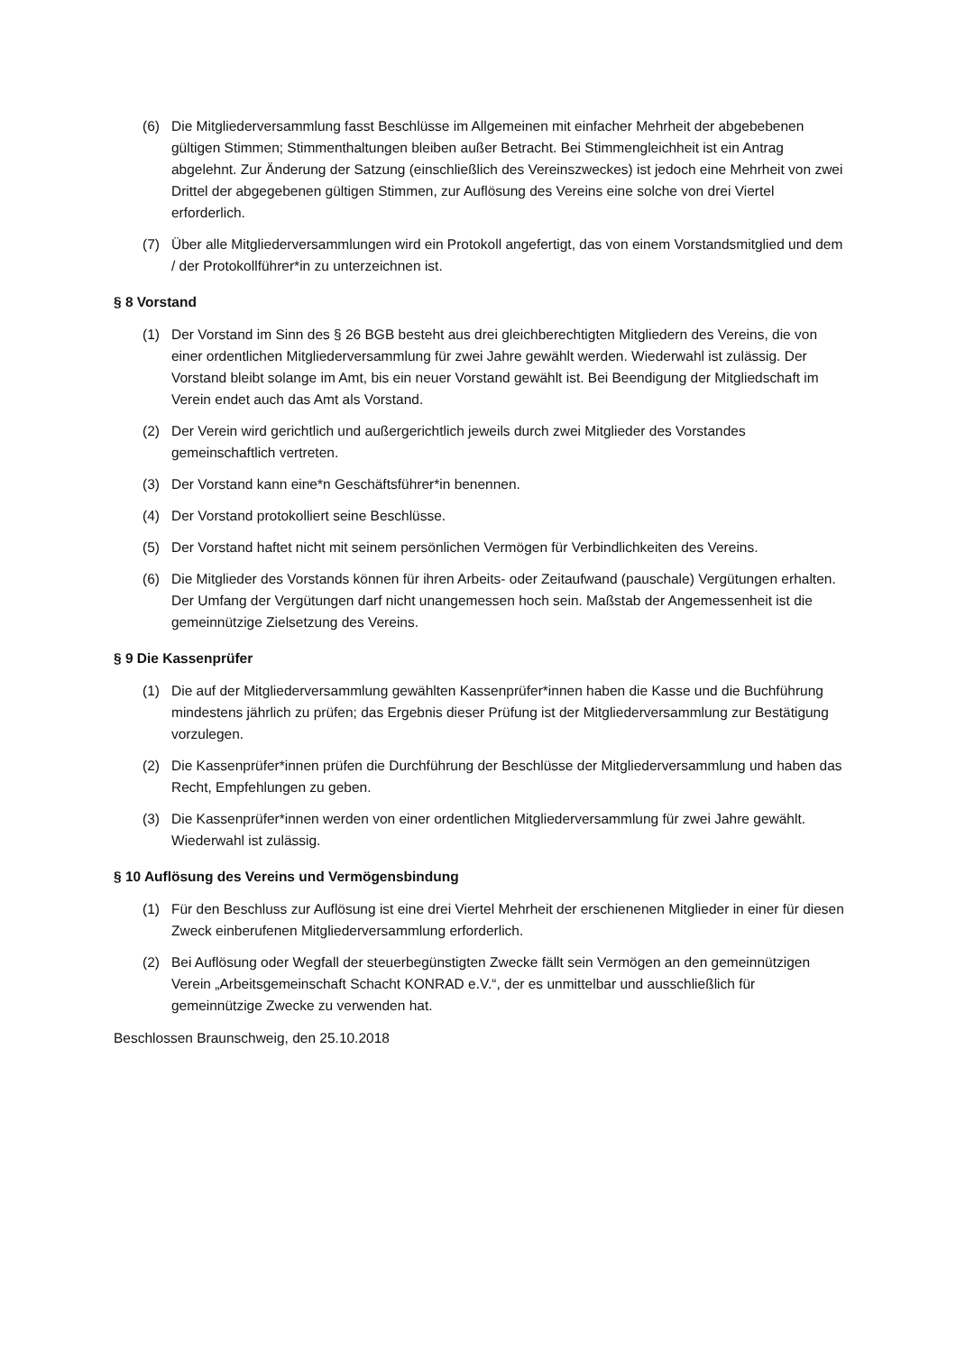(6) Die Mitgliederversammlung fasst Beschlüsse im Allgemeinen mit einfacher Mehrheit der abgebebenen gültigen Stimmen; Stimmenthaltungen bleiben außer Betracht. Bei Stimmengleichheit ist ein Antrag abgelehnt. Zur Änderung der Satzung (einschließlich des Vereinszweckes) ist jedoch eine Mehrheit von zwei Drittel der abgegebenen gültigen Stimmen, zur Auflösung des Vereins eine solche von drei Viertel erforderlich.
(7) Über alle Mitgliederversammlungen wird ein Protokoll angefertigt, das von einem Vorstandsmitglied und dem / der Protokollführer*in zu unterzeichnen ist.
§ 8 Vorstand
(1) Der Vorstand im Sinn des § 26 BGB besteht aus drei gleichberechtigten Mitgliedern des Vereins, die von einer ordentlichen Mitgliederversammlung für zwei Jahre gewählt werden. Wiederwahl ist zulässig. Der Vorstand bleibt solange im Amt, bis ein neuer Vorstand gewählt ist. Bei Beendigung der Mitgliedschaft im Verein endet auch das Amt als Vorstand.
(2) Der Verein wird gerichtlich und außergerichtlich jeweils durch zwei Mitglieder des Vorstandes gemeinschaftlich vertreten.
(3) Der Vorstand kann eine*n Geschäftsführer*in benennen.
(4) Der Vorstand protokolliert seine Beschlüsse.
(5) Der Vorstand haftet nicht mit seinem persönlichen Vermögen für Verbindlichkeiten des Vereins.
(6) Die Mitglieder des Vorstands können für ihren Arbeits- oder Zeitaufwand (pauschale) Vergütungen erhalten. Der Umfang der Vergütungen darf nicht unangemessen hoch sein. Maßstab der Angemessenheit ist die gemeinnützige Zielsetzung des Vereins.
§ 9 Die Kassenprüfer
(1) Die auf der Mitgliederversammlung gewählten Kassenprüfer*innen haben die Kasse und die Buchführung mindestens jährlich zu prüfen; das Ergebnis dieser Prüfung ist der Mitgliederversammlung zur Bestätigung vorzulegen.
(2) Die Kassenprüfer*innen prüfen die Durchführung der Beschlüsse der Mitgliederversammlung und haben das Recht, Empfehlungen zu geben.
(3) Die Kassenprüfer*innen werden von einer ordentlichen Mitgliederversammlung für zwei Jahre gewählt. Wiederwahl ist zulässig.
§ 10 Auflösung des Vereins und Vermögensbindung
(1) Für den Beschluss zur Auflösung ist eine drei Viertel Mehrheit der erschienenen Mitglieder in einer für diesen Zweck einberufenen Mitgliederversammlung erforderlich.
(2) Bei Auflösung oder Wegfall der steuerbegünstigten Zwecke fällt sein Vermögen an den gemeinnützigen Verein „Arbeitsgemeinschaft Schacht KONRAD e.V.“, der es unmittelbar und ausschließlich für gemeinnützige Zwecke zu verwenden hat.
Beschlossen Braunschweig, den 25.10.2018